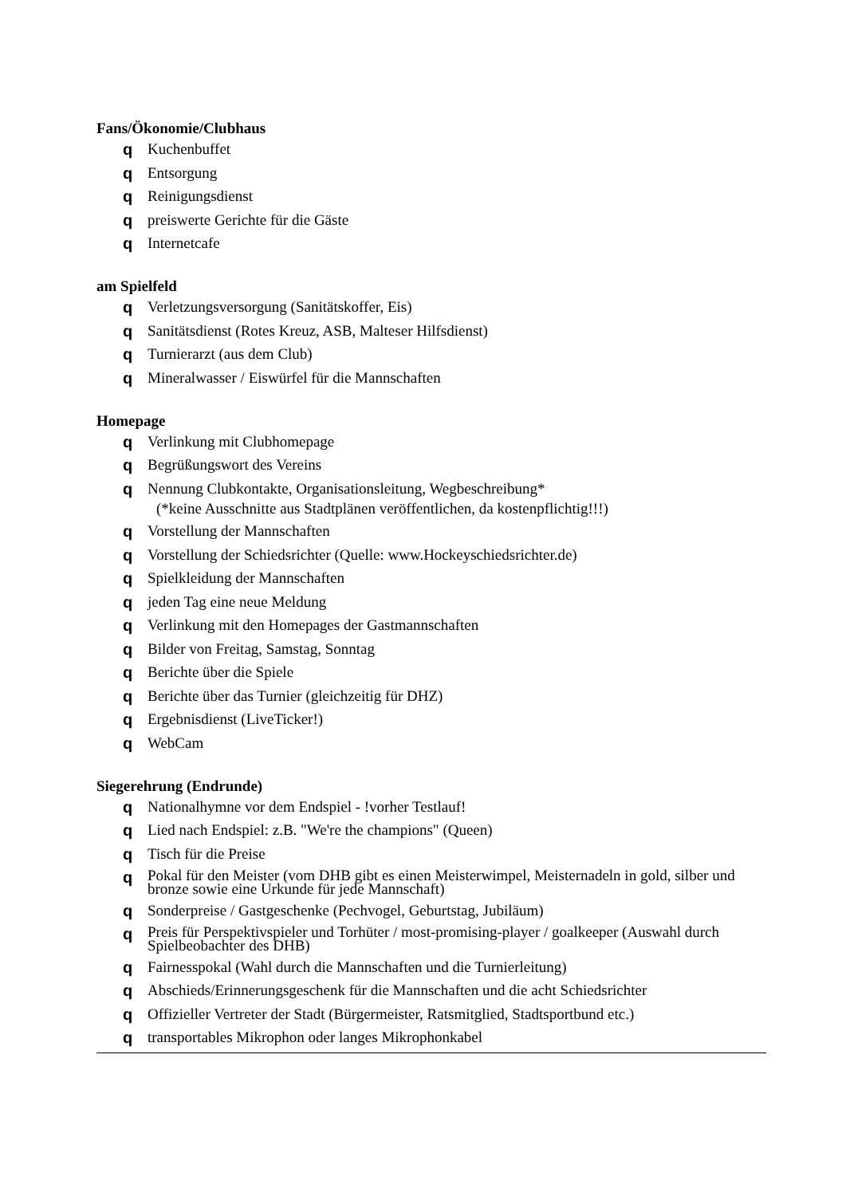Fans/Ökonomie/Clubhaus
q Kuchenbuffet
q Entsorgung
q Reinigungsdienst
qpreiswerte Gerichte für die Gäste
q Internetcafe
am Spielfeld
q Verletzungsversorgung (Sanitätskoffer, Eis)
q Sanitätsdienst (Rotes Kreuz, ASB, Malteser Hilfsdienst)
q Turnierarzt (aus dem Club)
q Mineralwasser / Eiswürfel für die Mannschaften
Homepage
q Verlinkung mit Clubhomepage
q Begrüßungswort des Vereins
q Nennung Clubkontakte, Organisationsleitung, Wegbeschreibung*
(*keine Ausschnitte aus Stadtplänen veröffentlichen, da kostenpflichtig!!!)
q Vorstellung der Mannschaften
q Vorstellung der Schiedsrichter (Quelle: www.Hockeyschiedsrichter.de)
q Spielkleidung der Mannschaften
qjeden Tag eine neue Meldung
q Verlinkung mit den Homepages der Gastmannschaften
q Bilder von Freitag, Samstag, Sonntag
q Berichte über die Spiele
q Berichte über das Turnier (gleichzeitig für DHZ)
q Ergebnisdienst (LiveTicker!)
q WebCam
Siegerehrung (Endrunde)
q Nationalhymne vor dem Endspiel - !vorher Testlauf!
q Lied nach Endspiel: z.B. "We're the champions" (Queen)
q Tisch für die Preise
q Pokal für den Meister (vom DHB gibt es einen Meisterwimpel, Meisternadeln in gold, silber und bronze sowie eine Urkunde für jede Mannschaft)
q Sonderpreise / Gastgeschenke (Pechvogel, Geburtstag, Jubiläum)
q Preis für Perspektivspieler und Torhüter / most-promising-player / goalkeeper (Auswahl durch Spielbeobachter des DHB)
q Fairnesspokal (Wahl durch die Mannschaften und die Turnierleitung)
q Abschieds/Erinnerungsgeschenk für die Mannschaften und die acht Schiedsrichter
q Offizieller Vertreter der Stadt (Bürgermeister, Ratsmitglied, Stadtsportbund etc.)
qtransportables Mikrophon oder langes Mikrophonkabel